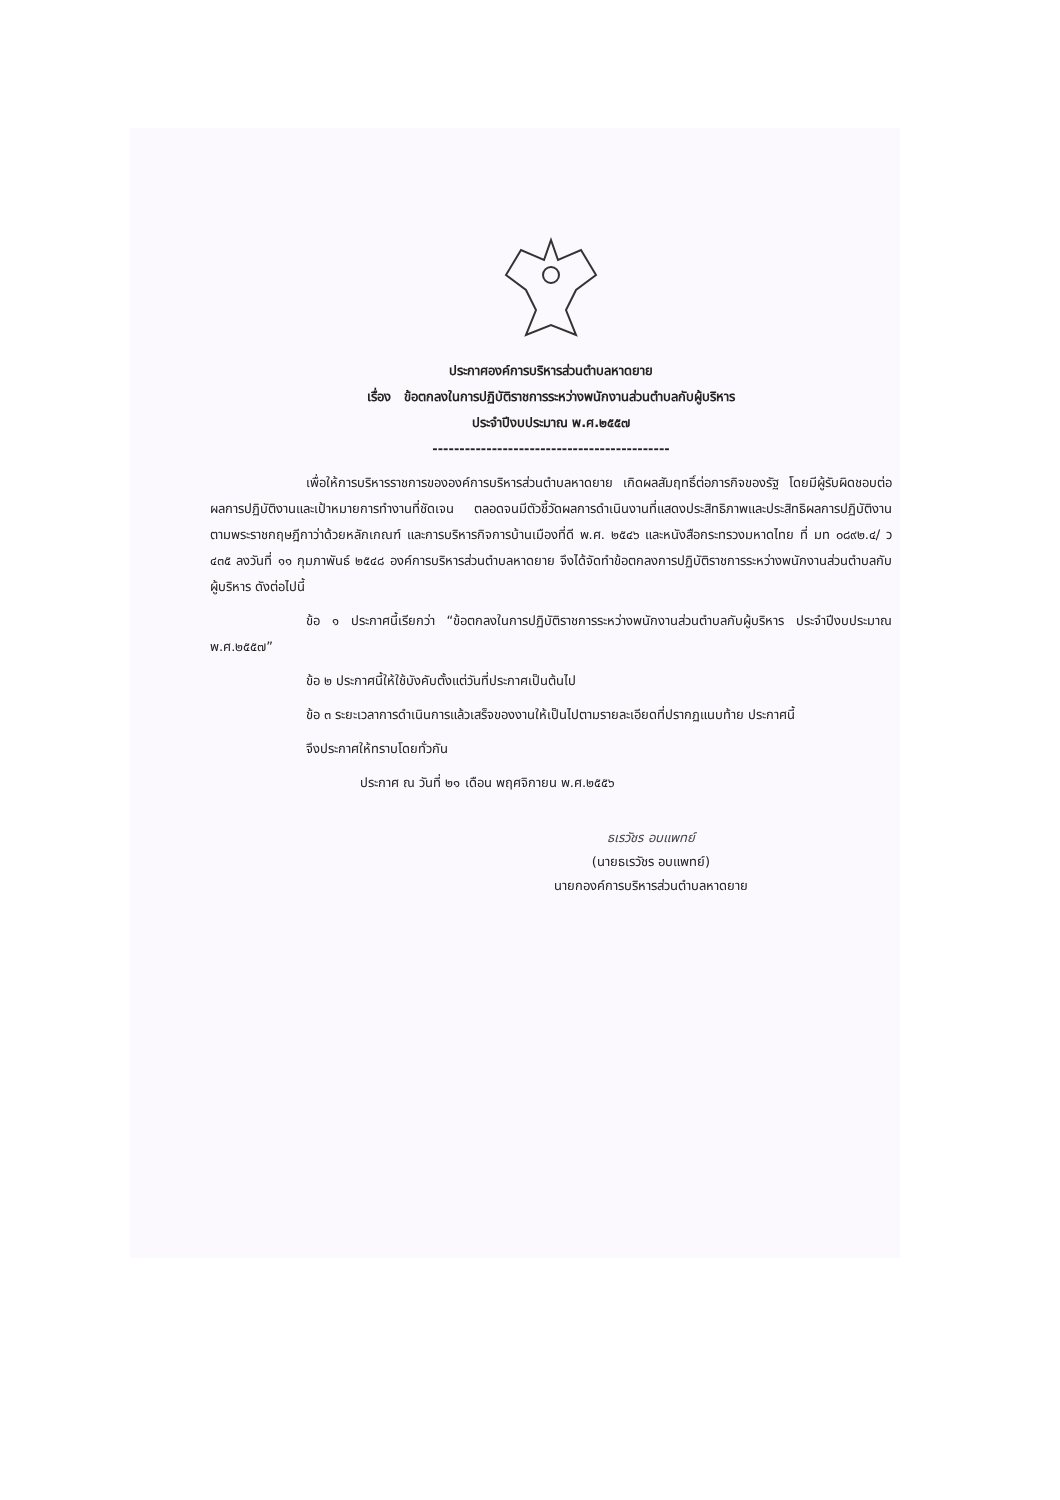ประกาศองค์การบริหารส่วนตำบลหาดยาย
เรื่อง ข้อตกลงในการปฏิบัติราชการระหว่างพนักงานส่วนตำบลกับผู้บริหาร
ประจำปีงบประมาณ พ.ศ.๒๕๕๗
--------------------------------------------
เพื่อให้การบริหารราชการขององค์การบริหารส่วนตำบลหาดยาย เกิดผลสัมฤทธิ์ต่อภารกิจของรัฐ โดยมีผู้รับผิดชอบต่อผลการปฏิบัติงานและเป้าหมายการทำงานที่ชัดเจน ตลอดจนมีตัวชี้วัดผลการดำเนินงานที่แสดงประสิทธิภาพและประสิทธิผลการปฏิบัติงาน ตามพระราชกฤษฎีกาว่าด้วยหลักเกณฑ์ และการบริหารกิจการบ้านเมืองที่ดี พ.ศ. ๒๕๔๖ และหนังสือกระทรวงมหาดไทย ที่ มท ๐๘๙๒.๔/ ว ๔๓๕ ลงวันที่ ๑๑ กุมภาพันธ์ ๒๕๔๘ องค์การบริหารส่วนตำบลหาดยาย จึงได้จัดทำข้อตกลงการปฏิบัติราชการระหว่างพนักงานส่วนตำบลกับผู้บริหาร ดังต่อไปนี้
ข้อ ๑ ประกาศนี้เรียกว่า “ข้อตกลงในการปฏิบัติราชการระหว่างพนักงานส่วนตำบลกับผู้บริหาร ประจำปีงบประมาณ พ.ศ.๒๕๕๗”
ข้อ ๒ ประกาศนี้ให้ใช้บังคับตั้งแต่วันที่ประกาศเป็นต้นไป
ข้อ ๓ ระยะเวลาการดำเนินการแล้วเสร็จของงานให้เป็นไปตามรายละเอียดที่ปรากฏแนบท้าย ประกาศนี้
จึงประกาศให้ทราบโดยทั่วกัน
ประกาศ ณ วันที่ ๒๑ เดือน พฤศจิกายน พ.ศ.๒๕๕๖
ธเรวัชร อบแพทย์
(นายธเรวัชร อบแพทย์)
นายกองค์การบริหารส่วนตำบลหาดยาย